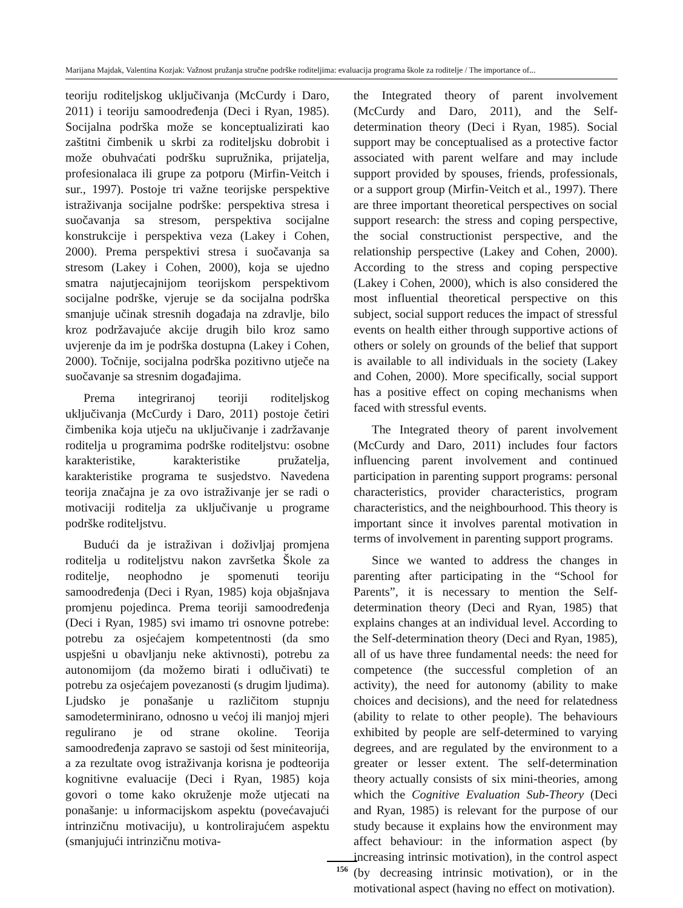Marijana Majdak, Valentina Kozjak: Važnost pružanja stručne podrške roditeljima: evaluacija programa škole za roditelje / The importance of...
teoriju roditeljskog uključivanja (McCurdy i Daro, 2011) i teoriju samoodređenja (Deci i Ryan, 1985). Socijalna podrška može se konceptualizirati kao zaštitni čimbenik u skrbi za roditeljsku dobrobit i može obuhvaćati podršku supružnika, prijatelja, profesionalaca ili grupe za potporu (Mirfin-Veitch i sur., 1997). Postoje tri važne teorijske perspektive istraživanja socijalne podrške: perspektiva stresa i suočavanja sa stresom, perspektiva socijalne konstrukcije i perspektiva veza (Lakey i Cohen, 2000). Prema perspektivi stresa i suočavanja sa stresom (Lakey i Cohen, 2000), koja se ujedno smatra najutjecajnijom teorijskom perspektivom socijalne podrške, vjeruje se da socijalna podrška smanjuje učinak stresnih događaja na zdravlje, bilo kroz podržavajuće akcije drugih bilo kroz samo uvjerenje da im je podrška dostupna (Lakey i Cohen, 2000). Točnije, socijalna podrška pozitivno utječe na suočavanje sa stresnim događajima.
Prema integriranoj teoriji roditeljskog uključivanja (McCurdy i Daro, 2011) postoje četiri čimbenika koja utječu na uključivanje i zadržavanje roditelja u programima podrške roditeljstvu: osobne karakteristike, karakteristike pružatelja, karakteristike programa te susjedstvo. Navedena teorija značajna je za ovo istraživanje jer se radi o motivaciji roditelja za uključivanje u programe podrške roditeljstvu.
Budući da je istraživan i doživljaj promjena roditelja u roditeljstvu nakon završetka Škole za roditelje, neophodno je spomenuti teoriju samoodređenja (Deci i Ryan, 1985) koja objašnjava promjenu pojedinca. Prema teoriji samoodređenja (Deci i Ryan, 1985) svi imamo tri osnovne potrebe: potrebu za osjećajem kompetentnosti (da smo uspješni u obavljanju neke aktivnosti), potrebu za autonomijom (da možemo birati i odlučivati) te potrebu za osjećajem povezanosti (s drugim ljudima). Ljudsko je ponašanje u različitom stupnju samodeterminirano, odnosno u većoj ili manjoj mjeri regulirano je od strane okoline. Teorija samoodređenja zapravo se sastoji od šest miniteorija, a za rezultate ovog istraživanja korisna je podteorija kognitivne evaluacije (Deci i Ryan, 1985) koja govori o tome kako okruženje može utjecati na ponašanje: u informacijskom aspektu (povećavajući intrinzičnu motivaciju), u kontrolirajućem aspektu (smanjujući intrinzičnu motiva-
the Integrated theory of parent involvement (McCurdy and Daro, 2011), and the Self-determination theory (Deci i Ryan, 1985). Social support may be conceptualised as a protective factor associated with parent welfare and may include support provided by spouses, friends, professionals, or a support group (Mirfin-Veitch et al., 1997). There are three important theoretical perspectives on social support research: the stress and coping perspective, the social constructionist perspective, and the relationship perspective (Lakey and Cohen, 2000). According to the stress and coping perspective (Lakey i Cohen, 2000), which is also considered the most influential theoretical perspective on this subject, social support reduces the impact of stressful events on health either through supportive actions of others or solely on grounds of the belief that support is available to all individuals in the society (Lakey and Cohen, 2000). More specifically, social support has a positive effect on coping mechanisms when faced with stressful events.
The Integrated theory of parent involvement (McCurdy and Daro, 2011) includes four factors influencing parent involvement and continued participation in parenting support programs: personal characteristics, provider characteristics, program characteristics, and the neighbourhood. This theory is important since it involves parental motivation in terms of involvement in parenting support programs.
Since we wanted to address the changes in parenting after participating in the “School for Parents”, it is necessary to mention the Self-determination theory (Deci and Ryan, 1985) that explains changes at an individual level. According to the Self-determination theory (Deci and Ryan, 1985), all of us have three fundamental needs: the need for competence (the successful completion of an activity), the need for autonomy (ability to make choices and decisions), and the need for relatedness (ability to relate to other people). The behaviours exhibited by people are self-determined to varying degrees, and are regulated by the environment to a greater or lesser extent. The self-determination theory actually consists of six mini-theories, among which the Cognitive Evaluation Sub-Theory (Deci and Ryan, 1985) is relevant for the purpose of our study because it explains how the environment may affect behaviour: in the information aspect (by increasing intrinsic motivation), in the control aspect (by decreasing intrinsic motivation), or in the motivational aspect (having no effect on motivation).
156